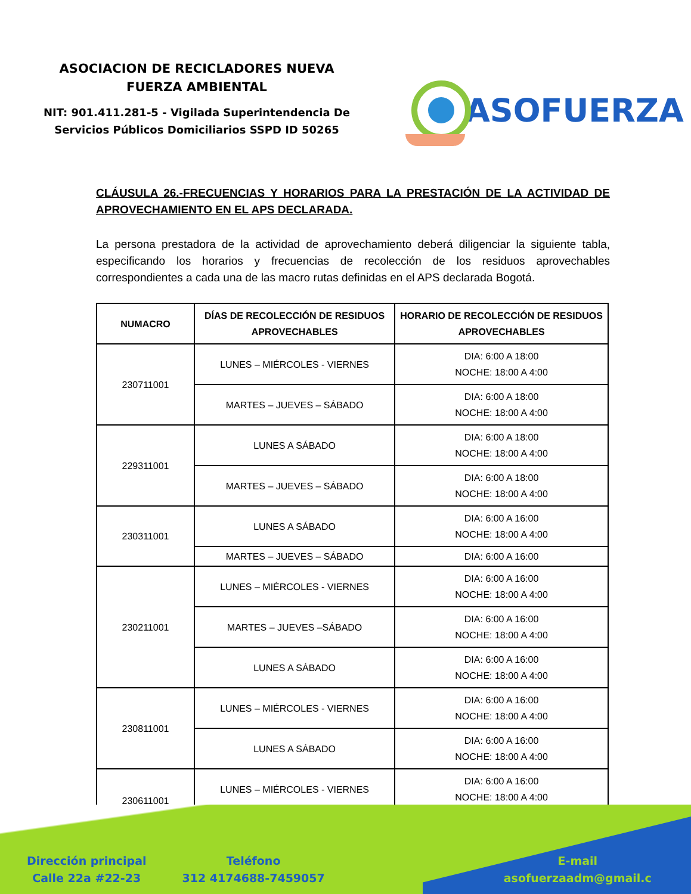ASOCIACION DE RECICLADORES NUEVA
FUERZA AMBIENTAL
NIT: 901.411.281-5 - Vigilada Superintendencia De
Servicios Públicos Domiciliarios SSPD ID 50265
ASOFUERZA
CLÁUSULA 26.-FRECUENCIAS Y HORARIOS PARA LA PRESTACIÓN DE LA ACTIVIDAD DE APROVECHAMIENTO EN EL APS DECLARADA.
La persona prestadora de la actividad de aprovechamiento deberá diligenciar la siguiente tabla, especificando los horarios y frecuencias de recolección de los residuos aprovechables correspondientes a cada una de las macro rutas definidas en el APS declarada Bogotá.
| NUMACRO | DÍAS DE RECOLECCIÓN DE RESIDUOS APROVECHABLES | HORARIO DE RECOLECCIÓN DE RESIDUOS APROVECHABLES |
| --- | --- | --- |
| 230711001 | LUNES – MIÉRCOLES - VIERNES | DIA: 6:00 A 18:00 NOCHE: 18:00 A 4:00 |
| | MARTES – JUEVES – SÁBADO | DIA: 6:00 A 18:00 NOCHE: 18:00 A 4:00 |
| 229311001 | LUNES A SÁBADO | DIA: 6:00 A 18:00 NOCHE: 18:00 A 4:00 |
| | MARTES – JUEVES – SÁBADO | DIA: 6:00 A 18:00 NOCHE: 18:00 A 4:00 |
| 230311001 | LUNES A SÁBADO | DIA: 6:00 A 16:00 NOCHE: 18:00 A 4:00 |
| | MARTES – JUEVES – SÁBADO | DIA: 6:00 A 16:00 |
| 230211001 | LUNES – MIÉRCOLES - VIERNES | DIA: 6:00 A 16:00 NOCHE: 18:00 A 4:00 |
| | MARTES – JUEVES –SÁBADO | DIA: 6:00 A 16:00 NOCHE: 18:00 A 4:00 |
| | LUNES A SÁBADO | DIA: 6:00 A 16:00 NOCHE: 18:00 A 4:00 |
| 230811001 | LUNES – MIÉRCOLES - VIERNES | DIA: 6:00 A 16:00 NOCHE: 18:00 A 4:00 |
| | LUNES A SÁBADO | DIA: 6:00 A 16:00 NOCHE: 18:00 A 4:00 |
| 230611001 | LUNES – MIÉRCOLES - VIERNES | DIA: 6:00 A 16:00 NOCHE: 18:00 A 4:00 |
Dirección principal
Calle 22a #22-23
Teléfono
312 4174688-7459057
E-mail
asofuerzaadm@gmail.c